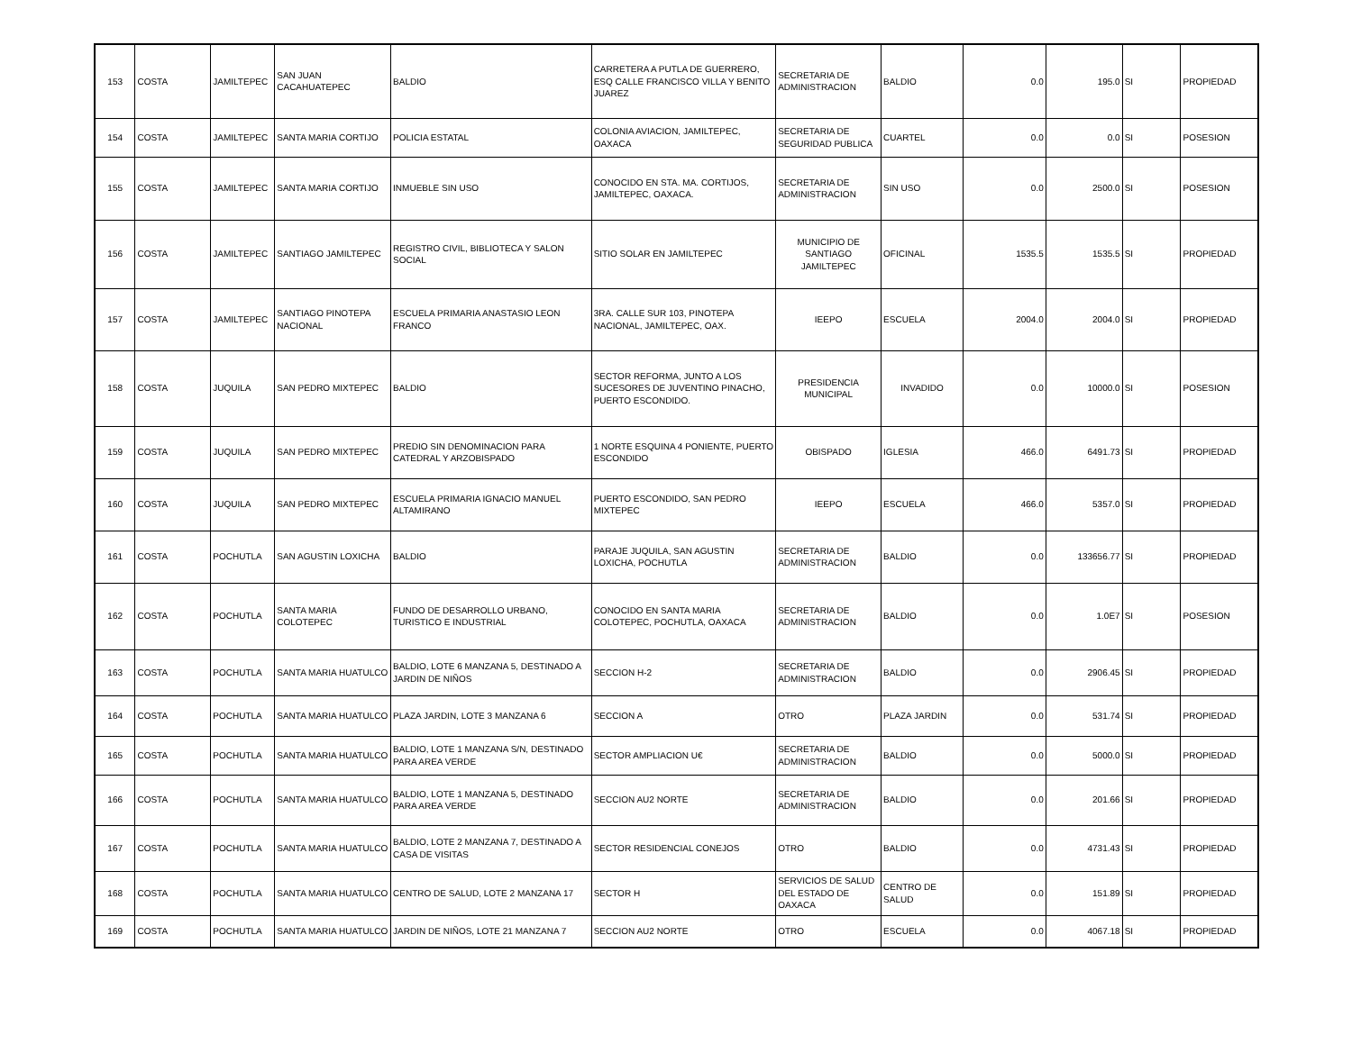| 153 | COSTA | JAMILTEPEC | SAN JUAN CACAHUATEPEC | BALDIO | CARRETERA A PUTLA DE GUERRERO, ESQ CALLE FRANCISCO VILLA Y BENITO JUAREZ | SECRETARIA DE ADMINISTRACION | BALDIO | 0.0 | 195.0 | SI | PROPIEDAD |
| 154 | COSTA | JAMILTEPEC | SANTA MARIA CORTIJO | POLICIA ESTATAL | COLONIA AVIACION, JAMILTEPEC, OAXACA | SECRETARIA DE SEGURIDAD PUBLICA | CUARTEL | 0.0 | 0.0 | SI | POSESION |
| 155 | COSTA | JAMILTEPEC | SANTA MARIA CORTIJO | INMUEBLE SIN USO | CONOCIDO EN STA. MA. CORTIJOS, JAMILTEPEC, OAXACA. | SECRETARIA DE ADMINISTRACION | SIN USO | 0.0 | 2500.0 | SI | POSESION |
| 156 | COSTA | JAMILTEPEC | SANTIAGO JAMILTEPEC | REGISTRO CIVIL, BIBLIOTECA Y SALON SOCIAL | SITIO SOLAR EN JAMILTEPEC | MUNICIPIO DE SANTIAGO JAMILTEPEC | OFICINAL | 1535.5 | 1535.5 | SI | PROPIEDAD |
| 157 | COSTA | JAMILTEPEC | SANTIAGO PINOTEPA NACIONAL | ESCUELA PRIMARIA ANASTASIO LEON FRANCO | 3RA. CALLE SUR 103, PINOTEPA NACIONAL, JAMILTEPEC, OAX. | IEEPO | ESCUELA | 2004.0 | 2004.0 | SI | PROPIEDAD |
| 158 | COSTA | JUQUILA | SAN PEDRO MIXTEPEC | BALDIO | SECTOR REFORMA, JUNTO A LOS SUCESORES DE JUVENTINO PINACHO, PUERTO ESCONDIDO. | PRESIDENCIA MUNICIPAL | INVADIDO | 0.0 | 10000.0 | SI | POSESION |
| 159 | COSTA | JUQUILA | SAN PEDRO MIXTEPEC | PREDIO SIN DENOMINACION PARA CATEDRAL Y ARZOBISPADO | 1 NORTE ESQUINA 4 PONIENTE, PUERTO ESCONDIDO | OBISPADO | IGLESIA | 466.0 | 6491.73 | SI | PROPIEDAD |
| 160 | COSTA | JUQUILA | SAN PEDRO MIXTEPEC | ESCUELA PRIMARIA IGNACIO MANUEL ALTAMIRANO | PUERTO ESCONDIDO, SAN PEDRO MIXTEPEC | IEEPO | ESCUELA | 466.0 | 5357.0 | SI | PROPIEDAD |
| 161 | COSTA | POCHUTLA | SAN AGUSTIN LOXICHA | BALDIO | PARAJE JUQUILA, SAN AGUSTIN LOXICHA, POCHUTLA | SECRETARIA DE ADMINISTRACION | BALDIO | 0.0 | 133656.77 | SI | PROPIEDAD |
| 162 | COSTA | POCHUTLA | SANTA MARIA COLOTEPEC | FUNDO DE DESARROLLO URBANO, TURISTICO E INDUSTRIAL | CONOCIDO EN SANTA MARIA COLOTEPEC, POCHUTLA, OAXACA | SECRETARIA DE ADMINISTRACION | BALDIO | 0.0 | 1.0E7 | SI | POSESION |
| 163 | COSTA | POCHUTLA | SANTA MARIA HUATULCO | BALDIO, LOTE 6 MANZANA 5, DESTINADO A JARDIN DE NIÑOS | SECCION H-2 | SECRETARIA DE ADMINISTRACION | BALDIO | 0.0 | 2906.45 | SI | PROPIEDAD |
| 164 | COSTA | POCHUTLA | SANTA MARIA HUATULCO | PLAZA JARDIN, LOTE 3 MANZANA 6 | SECCION A | OTRO | PLAZA JARDIN | 0.0 | 531.74 | SI | PROPIEDAD |
| 165 | COSTA | POCHUTLA | SANTA MARIA HUATULCO | BALDIO, LOTE 1 MANZANA S/N, DESTINADO PARA AREA VERDE | SECTOR AMPLIACION U€ | SECRETARIA DE ADMINISTRACION | BALDIO | 0.0 | 5000.0 | SI | PROPIEDAD |
| 166 | COSTA | POCHUTLA | SANTA MARIA HUATULCO | BALDIO, LOTE 1 MANZANA 5, DESTINADO PARA AREA VERDE | SECCION AU2 NORTE | SECRETARIA DE ADMINISTRACION | BALDIO | 0.0 | 201.66 | SI | PROPIEDAD |
| 167 | COSTA | POCHUTLA | SANTA MARIA HUATULCO | BALDIO, LOTE 2 MANZANA 7, DESTINADO A CASA DE VISITAS | SECTOR RESIDENCIAL CONEJOS | OTRO | BALDIO | 0.0 | 4731.43 | SI | PROPIEDAD |
| 168 | COSTA | POCHUTLA | SANTA MARIA HUATULCO | CENTRO DE SALUD, LOTE 2 MANZANA 17 | SECTOR H | SERVICIOS DE SALUD DEL ESTADO DE OAXACA | CENTRO DE SALUD | 0.0 | 151.89 | SI | PROPIEDAD |
| 169 | COSTA | POCHUTLA | SANTA MARIA HUATULCO | JARDIN DE NIÑOS, LOTE 21 MANZANA 7 | SECCION AU2 NORTE | OTRO | ESCUELA | 0.0 | 4067.18 | SI | PROPIEDAD |